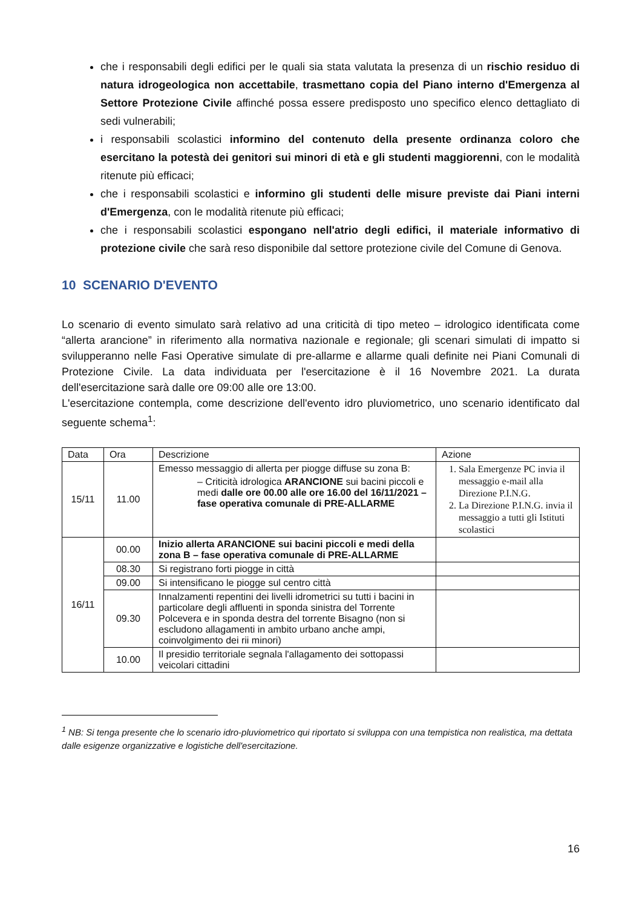che i responsabili degli edifici per le quali sia stata valutata la presenza di un rischio residuo di natura idrogeologica non accettabile, trasmettano copia del Piano interno d'Emergenza al Settore Protezione Civile affinché possa essere predisposto uno specifico elenco dettagliato di sedi vulnerabili;
i responsabili scolastici informino del contenuto della presente ordinanza coloro che esercitano la potestà dei genitori sui minori di età e gli studenti maggiorenni, con le modalità ritenute più efficaci;
che i responsabili scolastici e informino gli studenti delle misure previste dai Piani interni d'Emergenza, con le modalità ritenute più efficaci;
che i responsabili scolastici espongano nell'atrio degli edifici, il materiale informativo di protezione civile che sarà reso disponibile dal settore protezione civile del Comune di Genova.
10 SCENARIO D'EVENTO
Lo scenario di evento simulato sarà relativo ad una criticità di tipo meteo – idrologico identificata come “allerta arancione” in riferimento alla normativa nazionale e regionale; gli scenari simulati di impatto si svilupperanno nelle Fasi Operative simulate di pre-allarme e allarme quali definite nei Piani Comunali di Protezione Civile. La data individuata per l'esercitazione è il 16 Novembre 2021. La durata dell'esercitazione sarà dalle ore 09:00 alle ore 13:00.
L'esercitazione contempla, come descrizione dell'evento idro pluviometrico, uno scenario identificato dal seguente schema<sup>1</sup>:
| Data | Ora | Descrizione | Azione |
| --- | --- | --- | --- |
| 15/11 | 11.00 | Emesso messaggio di allerta per piogge diffuse su zona B: – Criticità idrologica ARANCIONE sui bacini piccoli e medi dalle ore 00.00 alle ore 16.00 del 16/11/2021 – fase operativa comunale di PRE-ALLARME | 1. Sala Emergenze PC invia il messaggio e-mail alla Direzione P.I.N.G. 2. La Direzione P.I.N.G. invia il messaggio a tutti gli Istituti scolastici |
| 16/11 | 00.00 | Inizio allerta ARANCIONE sui bacini piccoli e medi della zona B – fase operativa comunale di PRE-ALLARME | |
| | 08.30 | Si registrano forti piogge in città | |
| | 09.00 | Si intensificano le piogge sul centro città | |
| | 09.30 | Innalzamenti repentini dei livelli idrometrici su tutti i bacini in particolare degli affluenti in sponda sinistra del Torrente Polcevera e in sponda destra del torrente Bisagno (non si escludono allagamenti in ambito urbano anche ampi, coinvolgimento dei rii minori) | |
| | 10.00 | Il presidio territoriale segnala l'allagamento dei sottopassi veicolari cittadini | |
<sup>1</sup> NB: Si tenga presente che lo scenario idro-pluviometrico qui riportato si sviluppa con una tempistica non realistica, ma dettata dalle esigenze organizzative e logistiche dell'esercitazione.
16